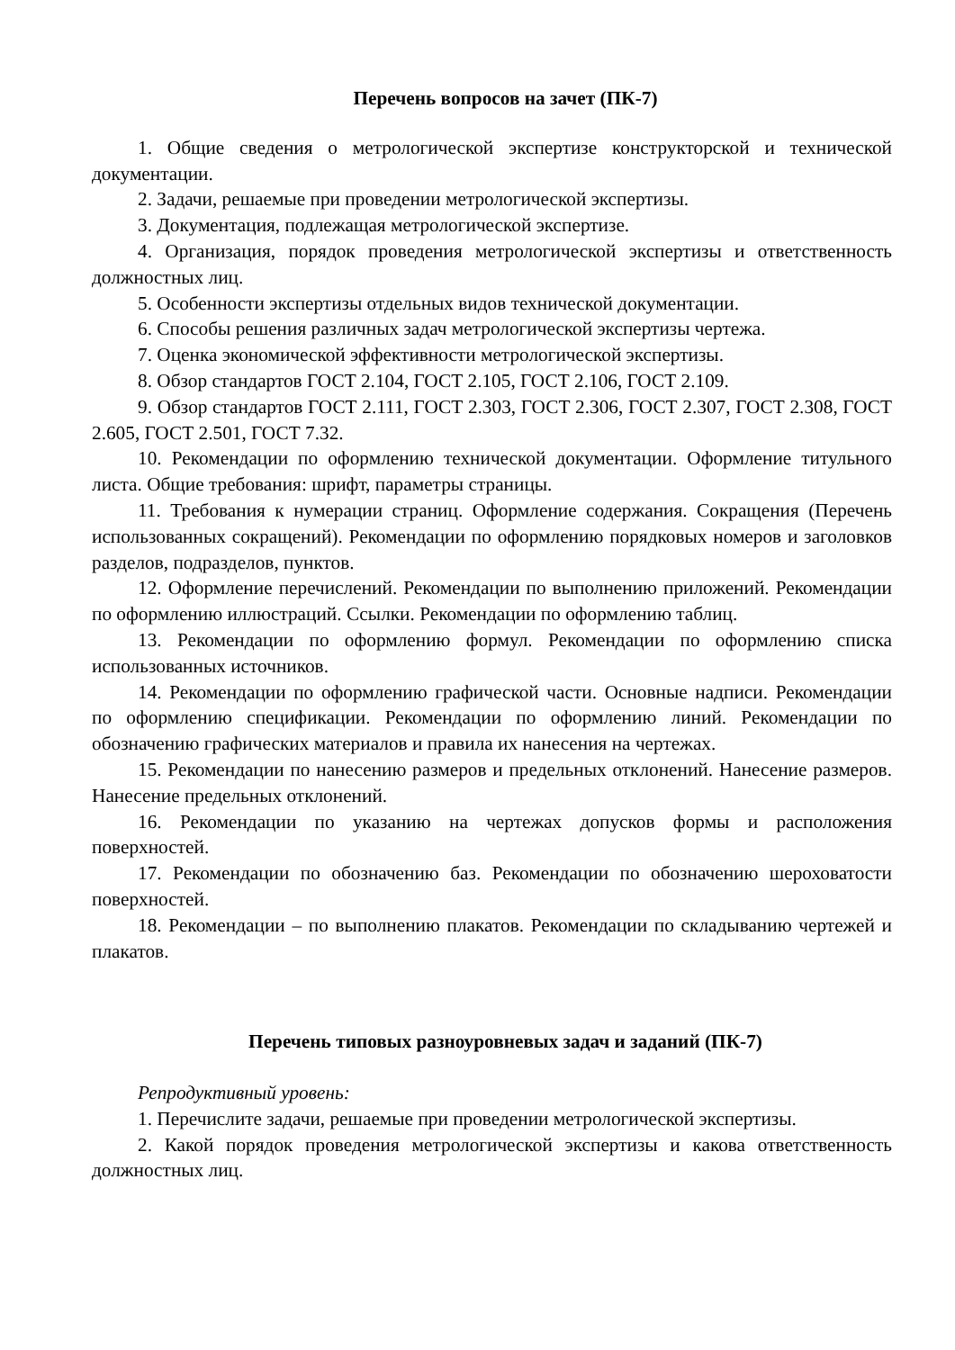Перечень вопросов на зачет (ПК-7)
1. Общие сведения о метрологической экспертизе конструкторской и технической документации.
2. Задачи, решаемые при проведении метрологической экспертизы.
3. Документация, подлежащая метрологической экспертизе.
4. Организация, порядок проведения метрологической экспертизы и ответственность должностных лиц.
5. Особенности экспертизы отдельных видов технической документации.
6. Способы решения различных задач метрологической экспертизы чертежа.
7. Оценка экономической эффективности метрологической экспертизы.
8. Обзор стандартов ГОСТ 2.104, ГОСТ 2.105, ГОСТ 2.106, ГОСТ 2.109.
9. Обзор стандартов ГОСТ 2.111, ГОСТ 2.303, ГОСТ 2.306, ГОСТ 2.307, ГОСТ 2.308, ГОСТ 2.605, ГОСТ 2.501, ГОСТ 7.32.
10. Рекомендации по оформлению технической документации. Оформление титульного листа. Общие требования: шрифт, параметры страницы.
11. Требования к нумерации страниц. Оформление содержания. Сокращения (Перечень использованных сокращений). Рекомендации по оформлению порядковых номеров и заголовков разделов, подразделов, пунктов.
12. Оформление перечислений. Рекомендации по выполнению приложений. Рекомендации по оформлению иллюстраций. Ссылки. Рекомендации по оформлению таблиц.
13. Рекомендации по оформлению формул. Рекомендации по оформлению списка использованных источников.
14. Рекомендации по оформлению графической части. Основные надписи. Рекомендации по оформлению спецификации. Рекомендации по оформлению линий. Рекомендации по обозначению графических материалов и правила их нанесения на чертежах.
15. Рекомендации по нанесению размеров и предельных отклонений. Нанесение размеров. Нанесение предельных отклонений.
16. Рекомендации по указанию на чертежах допусков формы и расположения поверхностей.
17. Рекомендации по обозначению баз. Рекомендации по обозначению шероховатости поверхностей.
18. Рекомендации – по выполнению плакатов. Рекомендации по складыванию чертежей и плакатов.
Перечень типовых разноуровневых задач и заданий (ПК-7)
Репродуктивный уровень:
1. Перечислите задачи, решаемые при проведении метрологической экспертизы.
2. Какой порядок проведения метрологической экспертизы и какова ответственность должностных лиц.